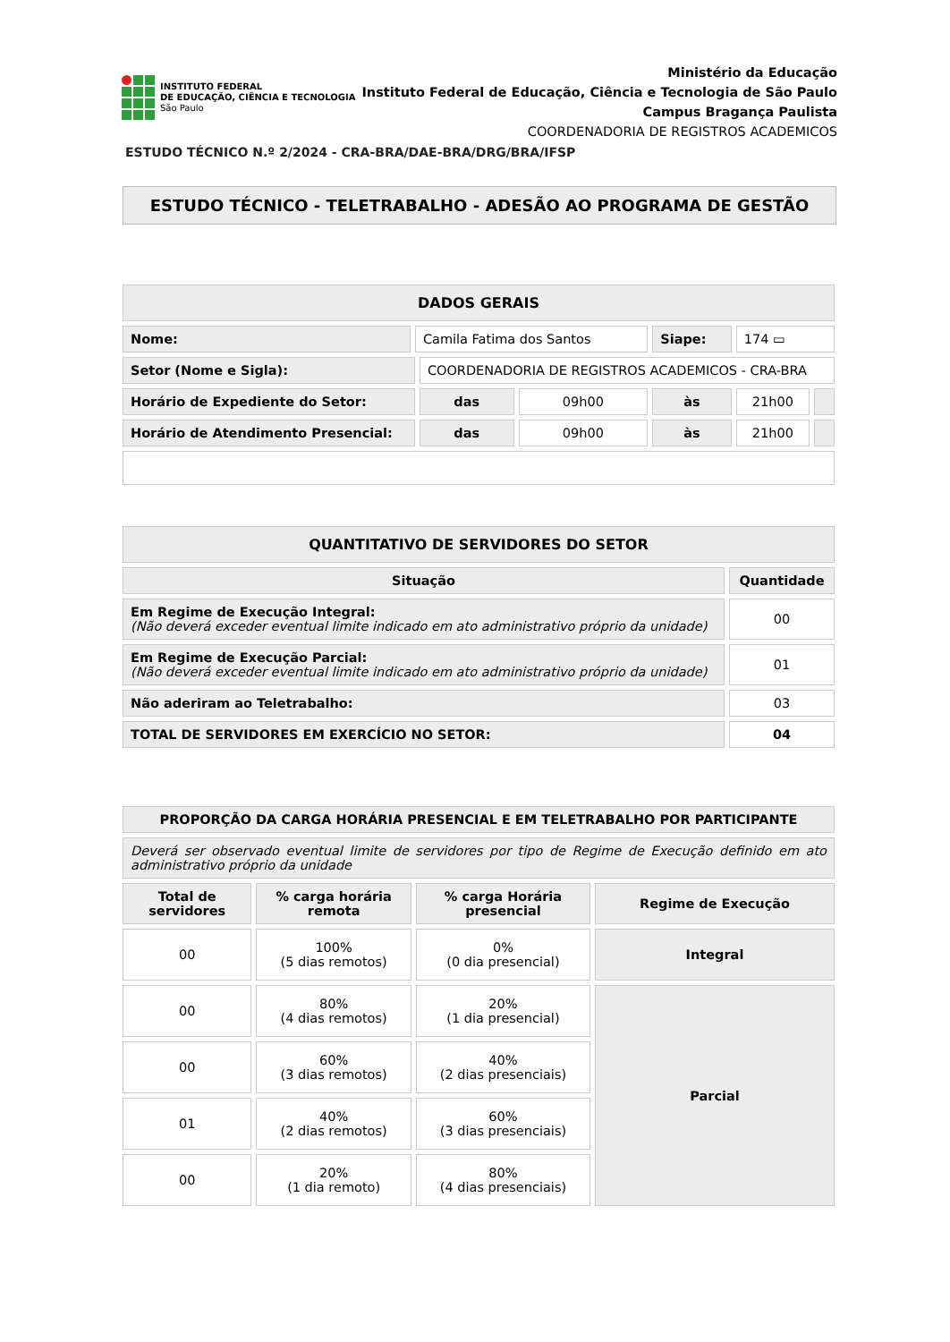INSTITUTO FEDERAL
DE EDUCAÇÃO, CIÊNCIA E TECNOLOGIA
São Paulo
Ministério da Educação
Instituto Federal de Educação, Ciência e Tecnologia de São Paulo
Campus Bragança Paulista
COORDENADORIA DE REGISTROS ACADEMICOS
ESTUDO TÉCNICO N.º 2/2024 - CRA-BRA/DAE-BRA/DRG/BRA/IFSP
ESTUDO TÉCNICO - TELETRABALHO - ADESÃO AO PROGRAMA DE GESTÃO
| DADOS GERAIS | | | | | | |
| --- | --- | --- | --- | --- | --- | --- |
| Nome: | Camila Fatima dos Santos | | | Siape: | 174 ▭ | |
| Setor (Nome e Sigla): | | COORDENADORIA DE REGISTROS ACADEMICOS - CRA-BRA | | | | |
| Horário de Expediente do Setor: | | das | 09h00 | às | 21h00 | |
| Horário de Atendimento Presencial: | | das | 09h00 | às | 21h00 | |
| QUANTITATIVO DE SERVIDORES DO SETOR | |
| --- | --- |
| Situação | Quantidade |
| Em Regime de Execução Integral: (Não deverá exceder eventual limite indicado em ato administrativo próprio da unidade) | 00 |
| Em Regime de Execução Parcial: (Não deverá exceder eventual limite indicado em ato administrativo próprio da unidade) | 01 |
| Não aderiram ao Teletrabalho: | 03 |
| TOTAL DE SERVIDORES EM EXERCÍCIO NO SETOR: | 04 |
| PROPORÇÃO DA CARGA HORÁRIA PRESENCIAL E EM TELETRABALHO POR PARTICIPANTE | | | |
| --- | --- | --- | --- |
| Deverá ser observado eventual limite de servidores por tipo de Regime de Execução definido em ato administrativo próprio da unidade | | | |
| Total de servidores | % carga horária remota | % carga Horária presencial | Regime de Execução |
| 00 | 100% (5 dias remotos) | 0% (0 dia presencial) | Integral |
| 00 | 80% (4 dias remotos) | 20% (1 dia presencial) | Parcial |
| 00 | 60% (3 dias remotos) | 40% (2 dias presenciais) | |
| 01 | 40% (2 dias remotos) | 60% (3 dias presenciais) | |
| 00 | 20% (1 dia remoto) | 80% (4 dias presenciais) | |